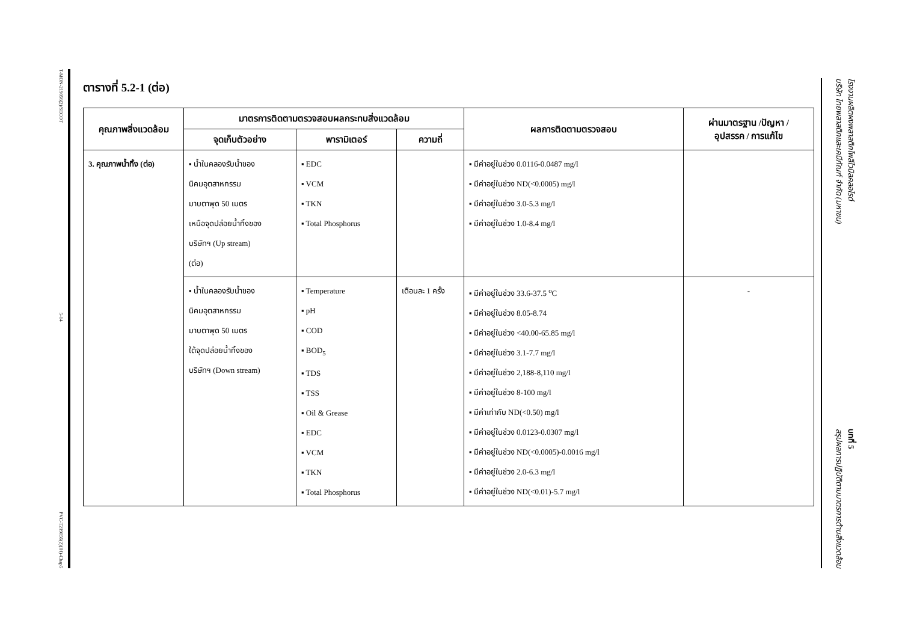T-MON-219056(2)/SECOT
5-14
PVC-T219056(2)(IH)-Chap5
ตารางที่ 5.2-1 (ต่อ)
| คุณภาพสิ่งแวดล้อม | มาตรการติดตามตรวจสอบผลกระทบสิ่งแวดล้อม | | | ผลการติดตามตรวจสอบ | ผ่านมาตรฐาน /ปัญหา / อุปสรรค / การแก้ไข |
| --- | --- | --- | --- | --- | --- |
| | จุดเก็บตัวอย่าง | พารามิเตอร์ | ความถี่ | | |
| 3. คุณภาพน้ำทิ้ง (ต่อ) | ▪ น้ำในคลองรับน้ำของ นิคมอุตสาหกรรม มาบตาพุด 50 เมตร เหนือจุดปล่อยน้ำทิ้งของ บริษัทฯ (Up stream) (ต่อ) | ▪ EDC ▪ VCM ▪ TKN ▪ Total Phosphorus | | ▪ มีค่าอยู่ในช่วง 0.0116-0.0487 mg/l ▪ มีค่าอยู่ในช่วง ND(<0.0005) mg/l ▪ มีค่าอยู่ในช่วง 3.0-5.3 mg/l ▪ มีค่าอยู่ในช่วง 1.0-8.4 mg/l | |
| | ▪ น้ำในคลองรับน้ำของ นิคมอุตสาหกรรม มาบตาพุด 50 เมตร ใต้จุดปล่อยน้ำทิ้งของ บริษัทฯ (Down stream) | ▪ Temperature ▪ pH ▪ COD ▪ BOD<sub>5</sub> ▪ TDS ▪ TSS ▪ Oil & Grease ▪ EDC ▪ VCM ▪ TKN ▪ Total Phosphorus | เดือนละ 1 ครั้ง | ▪ มีค่าอยู่ในช่วง 33.6-37.5 <sup>o</sup>C ▪ มีค่าอยู่ในช่วง 8.05-8.74 ▪ มีค่าอยู่ในช่วง <40.00-65.85 mg/l ▪ มีค่าอยู่ในช่วง 3.1-7.7 mg/l ▪ มีค่าอยู่ในช่วง 2,188-8,110 mg/l ▪ มีค่าอยู่ในช่วง 8-100 mg/l ▪ มีค่าเท่ากับ ND(<0.50) mg/l ▪ มีค่าอยู่ในช่วง 0.0123-0.0307 mg/l ▪ มีค่าอยู่ในช่วง ND(<0.0005)-0.0016 mg/l ▪ มีค่าอยู่ในช่วง 2.0-6.3 mg/l ▪ มีค่าอยู่ในช่วง ND(<0.01)-5.7 mg/l | - |
โรงงานผลิตผงพลาสติกโพลีไวนิลคลอไรด์
บริษัท ไทยพลาสติกและเคมีภัณฑ์ จำกัด (มหาชน)
บทที่ 5
สรุปผลการปฏิบัติตามมาตรการด้านสิ่งแวดล้อม